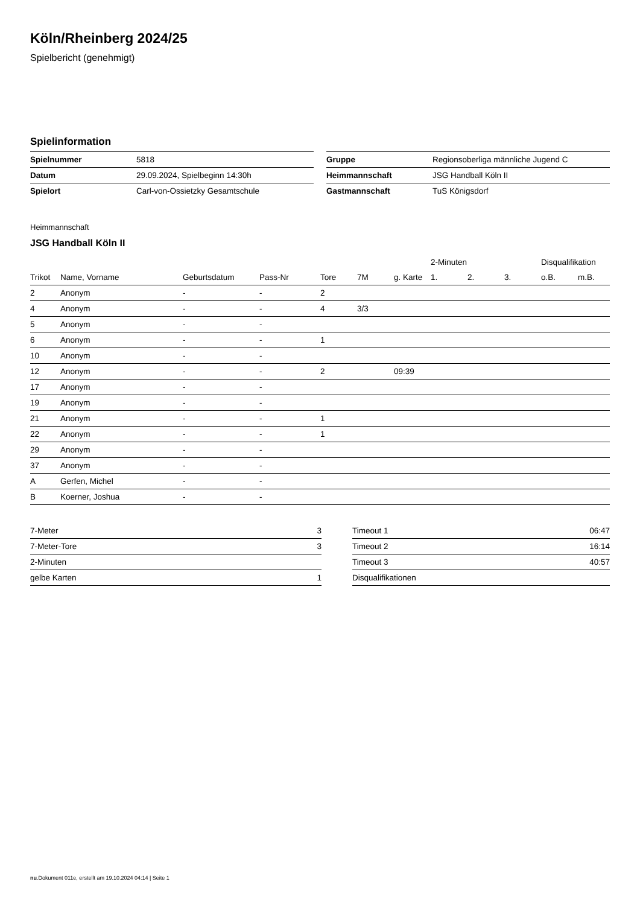Köln/Rheinberg 2024/25
Spielbericht (genehmigt)
Spielinformation
| Spielnummer | 5818 |
| Datum | 29.09.2024, Spielbeginn 14:30h |
| Spielort | Carl-von-Ossietzky Gesamtschule |
| Gruppe | Regionsoberliga männliche Jugend C |
| Heimmannschaft | JSG Handball Köln II |
| Gastmannschaft | TuS Königsdorf |
Heimmannschaft
JSG Handball Köln II
| | | | | | | | 2-Minuten | | | Disqualifikation | |
| --- | --- | --- | --- | --- | --- | --- | --- | --- | --- | --- | --- |
| Trikot | Name, Vorname | Geburtsdatum | Pass-Nr | Tore | 7M | g. Karte | 1. | 2. | 3. | o.B. | m.B. |
| 2 | Anonym | - | - | 2 | | | | | | | |
| 4 | Anonym | - | - | 4 | 3/3 | | | | | | |
| 5 | Anonym | - | - | | | | | | | | |
| 6 | Anonym | - | - | 1 | | | | | | | |
| 10 | Anonym | - | - | | | | | | | | |
| 12 | Anonym | - | - | 2 | | 09:39 | | | | | |
| 17 | Anonym | - | - | | | | | | | | |
| 19 | Anonym | - | - | | | | | | | | |
| 21 | Anonym | - | - | 1 | | | | | | | |
| 22 | Anonym | - | - | 1 | | | | | | | |
| 29 | Anonym | - | - | | | | | | | | |
| 37 | Anonym | - | - | | | | | | | | |
| A | Gerfen, Michel | - | - | | | | | | | | |
| B | Koerner, Joshua | - | - | | | | | | | | |
| 7-Meter | 3 |
| 7-Meter-Tore | 3 |
| 2-Minuten | |
| gelbe Karten | 1 |
| Timeout 1 | 06:47 |
| Timeout 2 | 16:14 |
| Timeout 3 | 40:57 |
| Disqualifikationen | |
nu.Dokument 011e, erstellt am 19.10.2024 04:14 | Seite 1